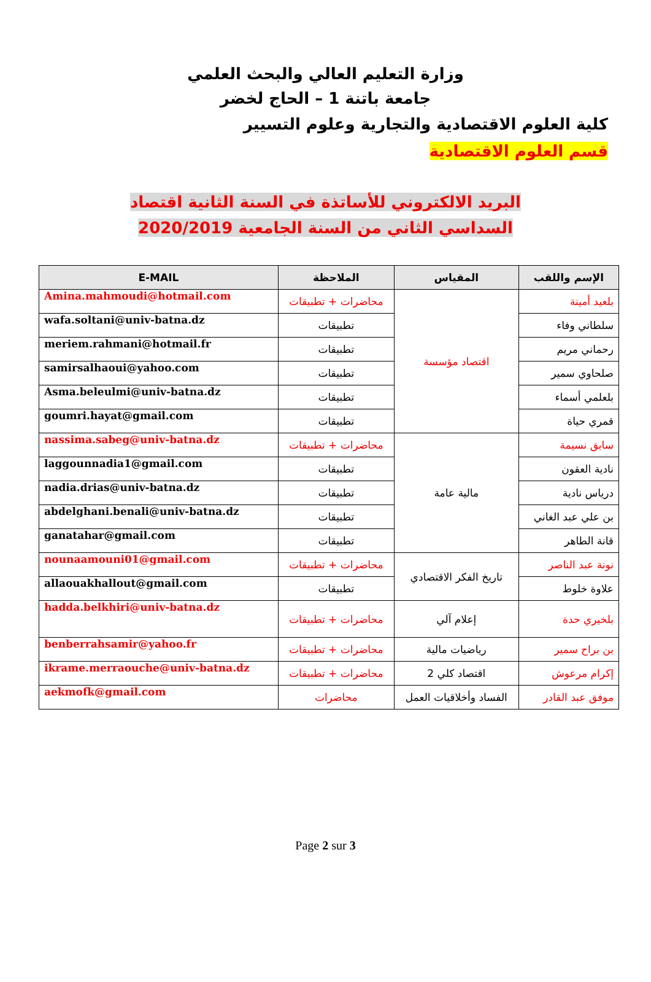وزارة التعليم العالي والبحث العلمي
جامعة باتنة 1 – الحاج لخضر
كلية العلوم الاقتصادية والتجارية وعلوم التسيير
قسم العلوم الاقتصادية
البريد الالكتروني للأساتذة في السنة الثانية اقتصاد
السداسي الثاني من السنة الجامعية 2020/2019
| E-MAIL | الملاحظة | المقياس | الإسم واللقب |
| --- | --- | --- | --- |
| Amina.mahmoudi@hotmail.com | محاضرات + تطبيقات | اقتصاد مؤسسة | بلعيد أمينة |
| wafa.soltani@univ-batna.dz | تطبيقات | | سلطاني وفاء |
| meriem.rahmani@hotmail.fr | تطبيقات | | رحماني مريم |
| samirsalhaoui@yahoo.com | تطبيقات | | صلحاوي سمير |
| Asma.beleulmi@univ-batna.dz | تطبيقات | | بلعلمي أسماء |
| goumri.hayat@gmail.com | تطبيقات | | قمري حياة |
| nassima.sabeg@univ-batna.dz | محاضرات + تطبيقات | مالية عامة | سابق نسيمة |
| laggounnadia1@gmail.com | تطبيقات | | نادية العقون |
| nadia.drias@univ-batna.dz | تطبيقات | | درياس نادية |
| abdelghani.benali@univ-batna.dz | تطبيقات | | بن علي عبد الغاني |
| ganatahar@gmail.com | تطبيقات | | قانة الطاهر |
| nounaamouni01@gmail.com | محاضرات + تطبيقات | تاريخ الفكر الاقتصادي | نونة عبد الناصر |
| allaouakhallout@gmail.com | تطبيقات | | علاوة خلوط |
| hadda.belkhiri@univ-batna.dz | محاضرات + تطبيقات | إعلام آلي | بلخيري حدة |
| benberrahsamir@yahoo.fr | محاضرات + تطبيقات | رياضيات مالية | بن براح سمير |
| ikrame.merraouche@univ-batna.dz | محاضرات + تطبيقات | اقتصاد كلي 2 | إكرام مرعوش |
| aekmofk@gmail.com | محاضرات | الفساد وأخلاقيات العمل | موفق عبد القادر |
Page 2 sur 3